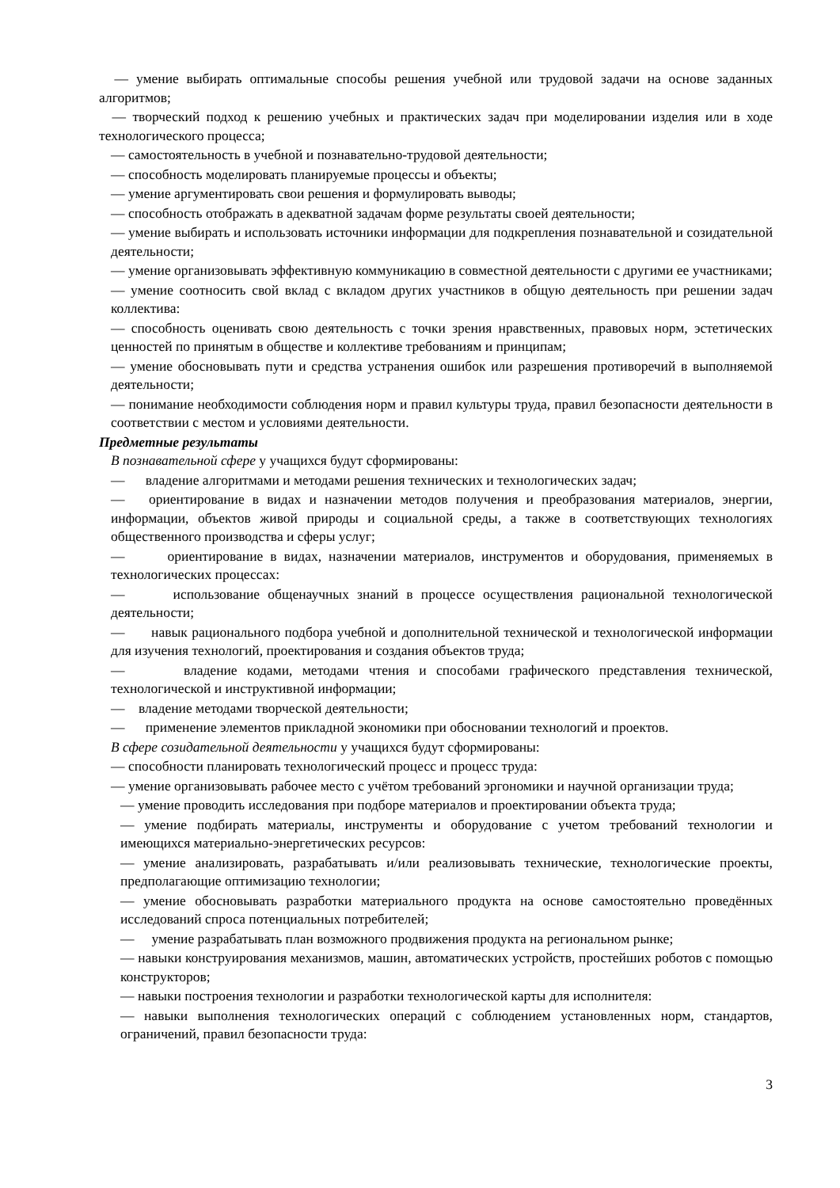— умение выбирать оптимальные способы решения учебной или трудовой задачи на основе заданных алгоритмов;
— творческий подход к решению учебных и практических задач при моделировании изделия или в ходе технологического процесса;
— самостоятельность в учебной и познавательно-трудовой деятельности;
— способность моделировать планируемые процессы и объекты;
— умение аргументировать свои решения и формулировать выводы;
— способность отображать в адекватной задачам форме результаты своей деятельности;
— умение выбирать и использовать источники информации для подкрепления познавательной и созидательной деятельности;
— умение организовывать эффективную коммуникацию в совместной деятельности с другими ее участниками;
— умение соотносить свой вклад с вкладом других участников в общую деятельность при решении задач коллектива:
— способность оценивать свою деятельность с точки зрения нравственных, правовых норм, эстетических ценностей по принятым в обществе и коллективе требованиям и принципам;
— умение обосновывать пути и средства устранения ошибок или разрешения противоречий в выполняемой деятельности;
— понимание необходимости соблюдения норм и правил культуры труда, правил безопасности деятельности в соответствии с местом и условиями деятельности.
Предметные результаты
В познавательной сфере у учащихся будут сформированы:
— владение алгоритмами и методами решения технических и технологических задач;
— ориентирование в видах и назначении методов получения и преобразования материалов, энергии, информации, объектов живой природы и социальной среды, а также в соответствующих технологиях общественного производства и сферы услуг;
— ориентирование в видах, назначении материалов, инструментов и оборудования, применяемых в технологических процессах:
— использование общенаучных знаний в процессе осуществления рациональной технологической деятельности;
— навык рационального подбора учебной и дополнительной технической и технологической информации для изучения технологий, проектирования и создания объектов труда;
— владение кодами, методами чтения и способами графического представления технической, технологической и инструктивной информации;
— владение методами творческой деятельности;
— применение элементов прикладной экономики при обосновании технологий и проектов.
В сфере созидательной деятельности у учащихся будут сформированы:
— способности планировать технологический процесс и процесс труда:
— умение организовывать рабочее место с учётом требований эргономики и научной организации труда;
— умение проводить исследования при подборе материалов и проектировании объекта труда;
— умение подбирать материалы, инструменты и оборудование с учетом требований технологии и имеющихся материально-энергетических ресурсов:
— умение анализировать, разрабатывать и/или реализовывать технические, технологические проекты, предполагающие оптимизацию технологии;
— умение обосновывать разработки материального продукта на основе самостоятельно проведённых исследований спроса потенциальных потребителей;
— умение разрабатывать план возможного продвижения продукта на региональном рынке;
— навыки конструирования механизмов, машин, автоматических устройств, простейших роботов с помощью конструкторов;
— навыки построения технологии и разработки технологической карты для исполнителя:
— навыки выполнения технологических операций с соблюдением установленных норм, стандартов, ограничений, правил безопасности труда:
3